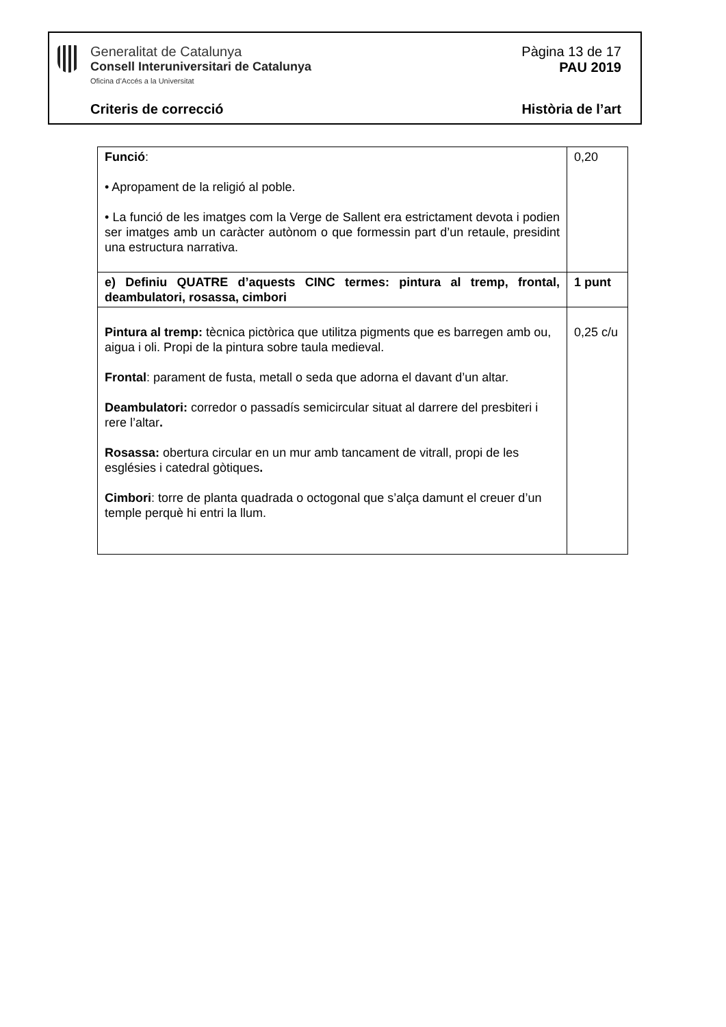Generalitat de Catalunya
Consell Interuniversitari de Catalunya
Oficina d’Accés a la Universitat
Pàgina 13 de 17
PAU 2019
Criteris de correcció Història de l’art
| Funció : • Apropament de la religió al poble. • La funció de les imatges com la Verge de Sallent era estrictament devota i podien ser imatges amb un caràcter autònom o que formessin part d’un retaule, presidint una estructura narrativa. | 0,20 |
| e) Definiu QUATRE d’aquests CINC termes: pintura al tremp, frontal, deambulatori, rosassa, cimbori | 1 punt |
| Pintura al tremp: tècnica pictòrica que utilitza pigments que es barregen amb ou, aigua i oli. Propi de la pintura sobre taula medieval. Frontal : parament de fusta, metall o seda que adorna el davant d’un altar. Deambulatori: corredor o passadís semicircular situat al darrere del presbiteri i rere l’altar . Rosassa: obertura circular en un mur amb tancament de vitrall, propi de les esglésies i catedral gòtiques . Cimbori : torre de planta quadrada o octogonal que s’alça damunt el creuer d’un temple perquè hi entri la llum. | 0,25 c/u |